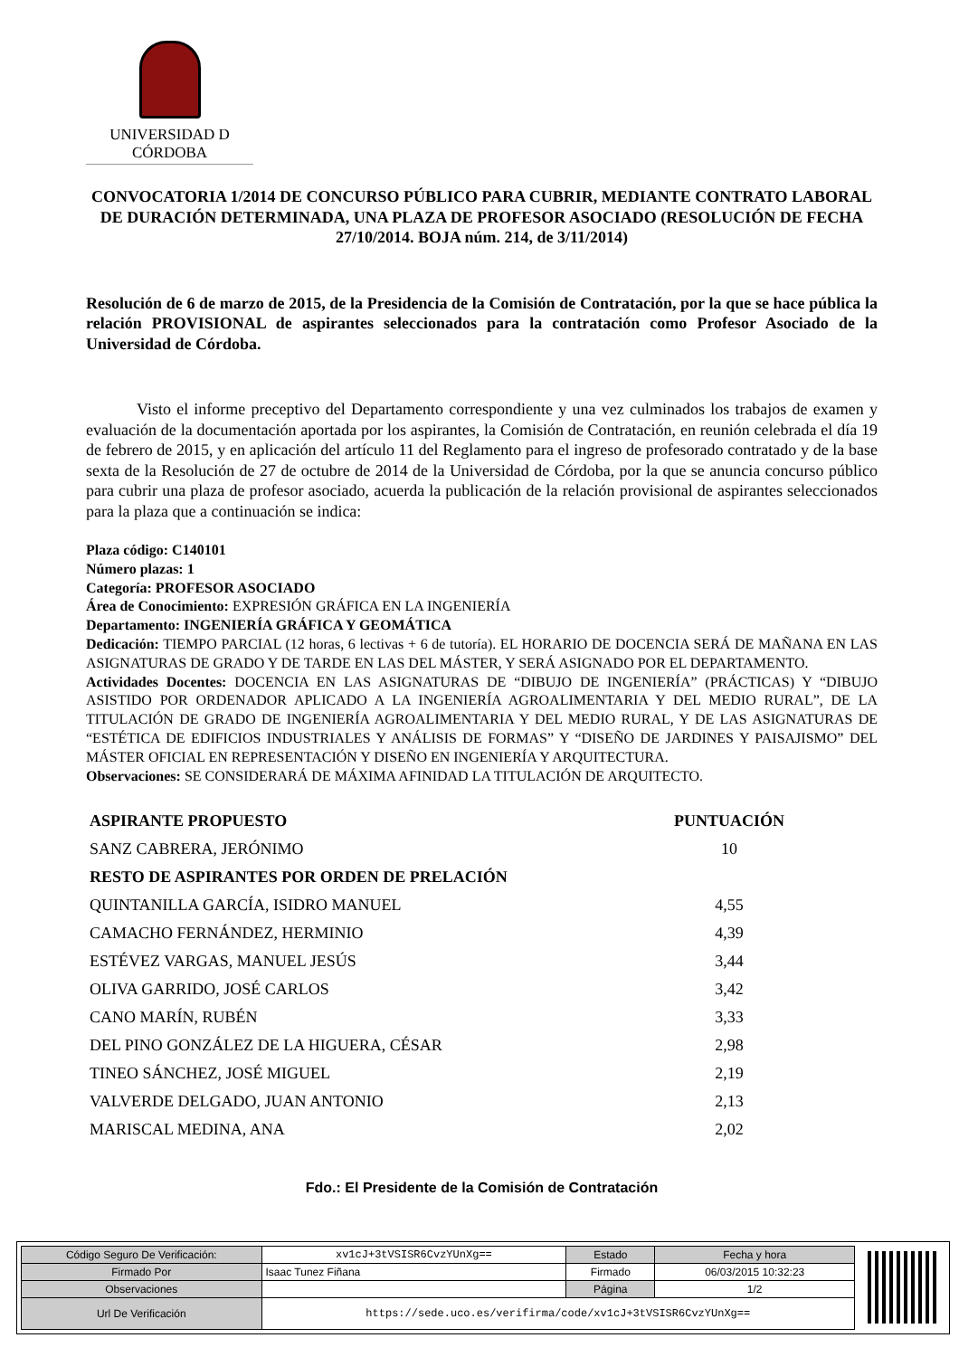UNIVERSIDAD D CÓRDOBA
CONVOCATORIA 1/2014 DE CONCURSO PÚBLICO PARA CUBRIR, MEDIANTE CONTRATO LABORAL DE DURACIÓN DETERMINADA, UNA PLAZA DE PROFESOR ASOCIADO (RESOLUCIÓN DE FECHA 27/10/2014. BOJA núm. 214, de 3/11/2014)
Resolución de 6 de marzo de 2015, de la Presidencia de la Comisión de Contratación, por la que se hace pública la relación PROVISIONAL de aspirantes seleccionados para la contratación como Profesor Asociado de la Universidad de Córdoba.
Visto el informe preceptivo del Departamento correspondiente y una vez culminados los trabajos de examen y evaluación de la documentación aportada por los aspirantes, la Comisión de Contratación, en reunión celebrada el día 19 de febrero de 2015, y en aplicación del artículo 11 del Reglamento para el ingreso de profesorado contratado y de la base sexta de la Resolución de 27 de octubre de 2014 de la Universidad de Córdoba, por la que se anuncia concurso público para cubrir una plaza de profesor asociado, acuerda la publicación de la relación provisional de aspirantes seleccionados para la plaza que a continuación se indica:
Plaza código: C140101
Número plazas: 1
Categoría: PROFESOR ASOCIADO
Área de Conocimiento: EXPRESIÓN GRÁFICA EN LA INGENIERÍA
Departamento: INGENIERÍA GRÁFICA Y GEOMÁTICA
Dedicación: TIEMPO PARCIAL (12 horas, 6 lectivas + 6 de tutoría). EL HORARIO DE DOCENCIA SERÁ DE MAÑANA EN LAS ASIGNATURAS DE GRADO Y DE TARDE EN LAS DEL MÁSTER, Y SERÁ ASIGNADO POR EL DEPARTAMENTO.
Actividades Docentes: DOCENCIA EN LAS ASIGNATURAS DE “DIBUJO DE INGENIERÍA” (PRÁCTICAS) Y “DIBUJO ASISTIDO POR ORDENADOR APLICADO A LA INGENIERÍA AGROALIMENTARIA Y DEL MEDIO RURAL”, DE LA TITULACIÓN DE GRADO DE INGENIERÍA AGROALIMENTARIA Y DEL MEDIO RURAL, Y DE LAS ASIGNATURAS DE “ESTÉTICA DE EDIFICIOS INDUSTRIALES Y ANÁLISIS DE FORMAS” Y “DISEÑO DE JARDINES Y PAISAJISMO” DEL MÁSTER OFICIAL EN REPRESENTACIÓN Y DISEÑO EN INGENIERÍA Y ARQUITECTURA.
Observaciones: SE CONSIDERARÁ DE MÁXIMA AFINIDAD LA TITULACIÓN DE ARQUITECTO.
| ASPIRANTE PROPUESTO | PUNTUACIÓN |
| --- | --- |
| SANZ CABRERA, JERÓNIMO | 10 |
| RESTO DE ASPIRANTES POR ORDEN DE PRELACIÓN | |
| QUINTANILLA GARCÍA, ISIDRO MANUEL | 4,55 |
| CAMACHO FERNÁNDEZ, HERMINIO | 4,39 |
| ESTÉVEZ VARGAS, MANUEL JESÚS | 3,44 |
| OLIVA GARRIDO, JOSÉ CARLOS | 3,42 |
| CANO MARÍN, RUBÉN | 3,33 |
| DEL PINO GONZÁLEZ DE LA HIGUERA, CÉSAR | 2,98 |
| TINEO SÁNCHEZ, JOSÉ MIGUEL | 2,19 |
| VALVERDE DELGADO, JUAN ANTONIO | 2,13 |
| MARISCAL MEDINA, ANA | 2,02 |
Fdo.: El Presidente de la Comisión de Contratación
| Código Seguro De Verificación: | xv1cJ+3tVSISR6CvzYUnXg== | Estado | Fecha y hora |
| Firmado Por | Isaac Tunez Fiñana | Firmado | 06/03/2015 10:32:23 |
| Observaciones | | Página | 1/2 |
| Url De Verificación | https://sede.uco.es/verifirma/code/xv1cJ+3tVSISR6CvzYUnXg== | | |